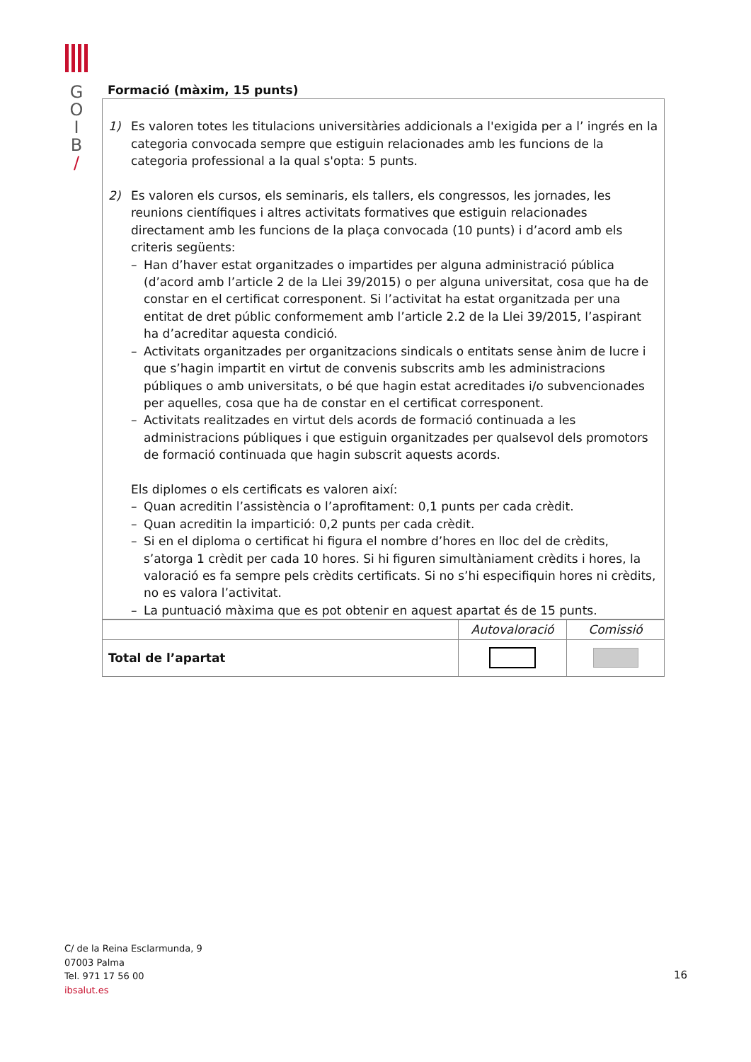G
O
I
B
/
Formació (màxim, 15 punts)
1) Es valoren totes les titulacions universitàries addicionals a l'exigida per a l’ ingrés en la categoria convocada sempre que estiguin relacionades amb les funcions de la categoria professional a la qual s'opta: 5 punts.
2) Es valoren els cursos, els seminaris, els tallers, els congressos, les jornades, les reunions científiques i altres activitats formatives que estiguin relacionades directament amb les funcions de la plaça convocada (10 punts) i d’acord amb els criteris següents:
– Han d’haver estat organitzades o impartides per alguna administració pública (d’acord amb l’article 2 de la Llei 39/2015) o per alguna universitat, cosa que ha de constar en el certificat corresponent. Si l’activitat ha estat organitzada per una entitat de dret públic conformement amb l’article 2.2 de la Llei 39/2015, l’aspirant ha d’acreditar aquesta condició.
– Activitats organitzades per organitzacions sindicals o entitats sense ànim de lucre i que s’hagin impartit en virtut de convenis subscrits amb les administracions públiques o amb universitats, o bé que hagin estat acreditades i/o subvencionades per aquelles, cosa que ha de constar en el certificat corresponent.
– Activitats realitzades en virtut dels acords de formació continuada a les administracions públiques i que estiguin organitzades per qualsevol dels promotors de formació continuada que hagin subscrit aquests acords.
Els diplomes o els certificats es valoren així:
– Quan acreditin l’assistència o l’aprofitament: 0,1 punts per cada crèdit.
– Quan acreditin la impartició: 0,2 punts per cada crèdit.
– Si en el diploma o certificat hi figura el nombre d’hores en lloc del de crèdits, s’atorga 1 crèdit per cada 10 hores. Si hi figuren simultàniament crèdits i hores, la valoració es fa sempre pels crèdits certificats. Si no s’hi especifiquin hores ni crèdits, no es valora l’activitat.
– La puntuació màxima que es pot obtenir en aquest apartat és de 15 punts.
| | Autovaloració | Comissió |
| Total de l’apartat | | |
C/ de la Reina Esclarmunda, 9
07003 Palma
Tel. 971 17 56 00
ibsalut.es
16